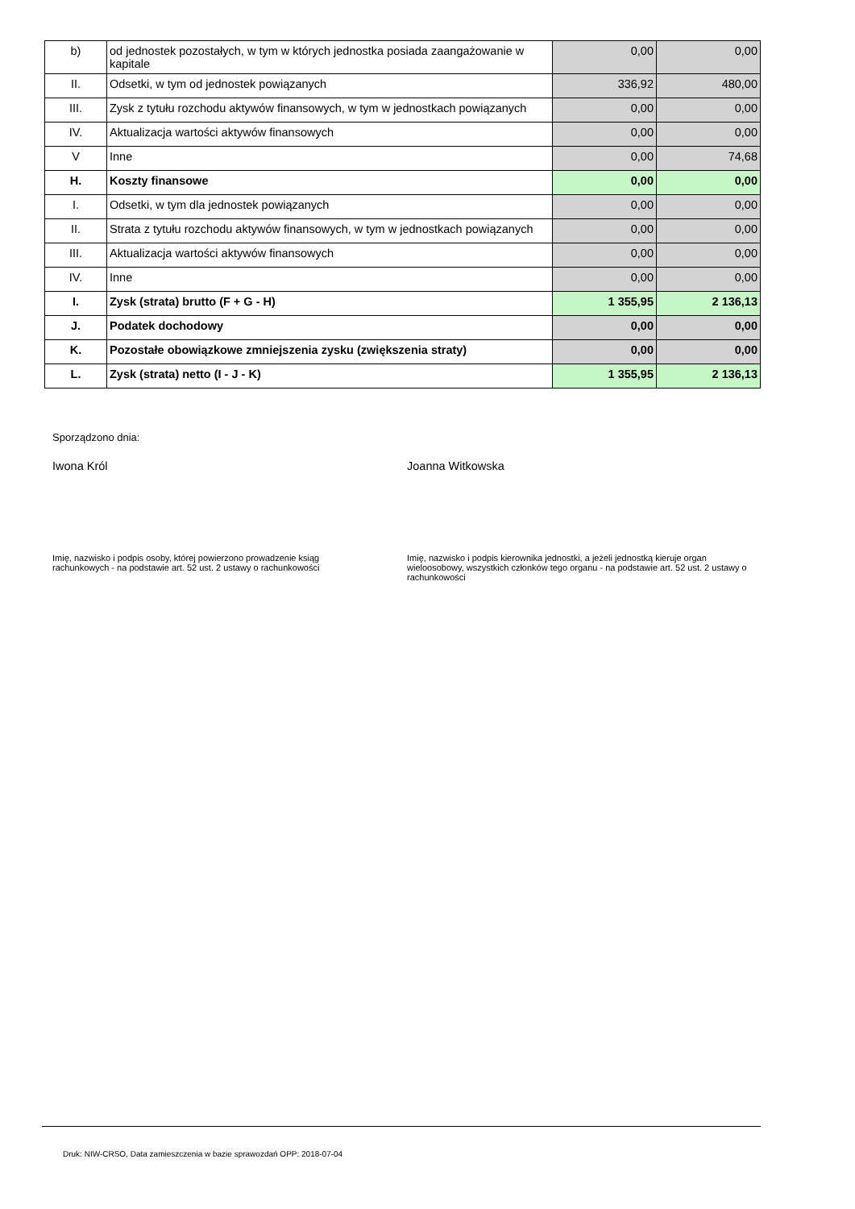| b) | od jednostek pozostałych, w tym w których jednostka posiada zaangażowanie w kapitale | 0,00 | 0,00 |
| II. | Odsetki, w tym od jednostek powiązanych | 336,92 | 480,00 |
| III. | Zysk z tytułu rozchodu aktywów finansowych, w tym w jednostkach powiązanych | 0,00 | 0,00 |
| IV. | Aktualizacja wartości aktywów finansowych | 0,00 | 0,00 |
| V | Inne | 0,00 | 74,68 |
| H. | Koszty finansowe | 0,00 | 0,00 |
| I. | Odsetki, w tym dla jednostek powiązanych | 0,00 | 0,00 |
| II. | Strata z tytułu rozchodu aktywów finansowych, w tym w jednostkach powiązanych | 0,00 | 0,00 |
| III. | Aktualizacja wartości aktywów finansowych | 0,00 | 0,00 |
| IV. | Inne | 0,00 | 0,00 |
| I. | Zysk (strata) brutto (F + G - H) | 1 355,95 | 2 136,13 |
| J. | Podatek dochodowy | 0,00 | 0,00 |
| K. | Pozostałe obowiązkowe zmniejszenia zysku (zwiększenia straty) | 0,00 | 0,00 |
| L. | Zysk (strata) netto (I - J - K) | 1 355,95 | 2 136,13 |
Sporządzono dnia:
Iwona Król Joanna Witkowska
Imię, nazwisko i podpis osoby, której powierzono prowadzenie ksiąg rachunkowych - na podstawie art. 52 ust. 2 ustawy o rachunkowości
Imię, nazwisko i podpis kierownika jednostki, a jeżeli jednostką kieruje organ wieloosobowy, wszystkich członków tego organu - na podstawie art. 52 ust. 2 ustawy o rachunkowości
Druk: NIW-CRSO, Data zamieszczenia w bazie sprawozdań OPP: 2018-07-04